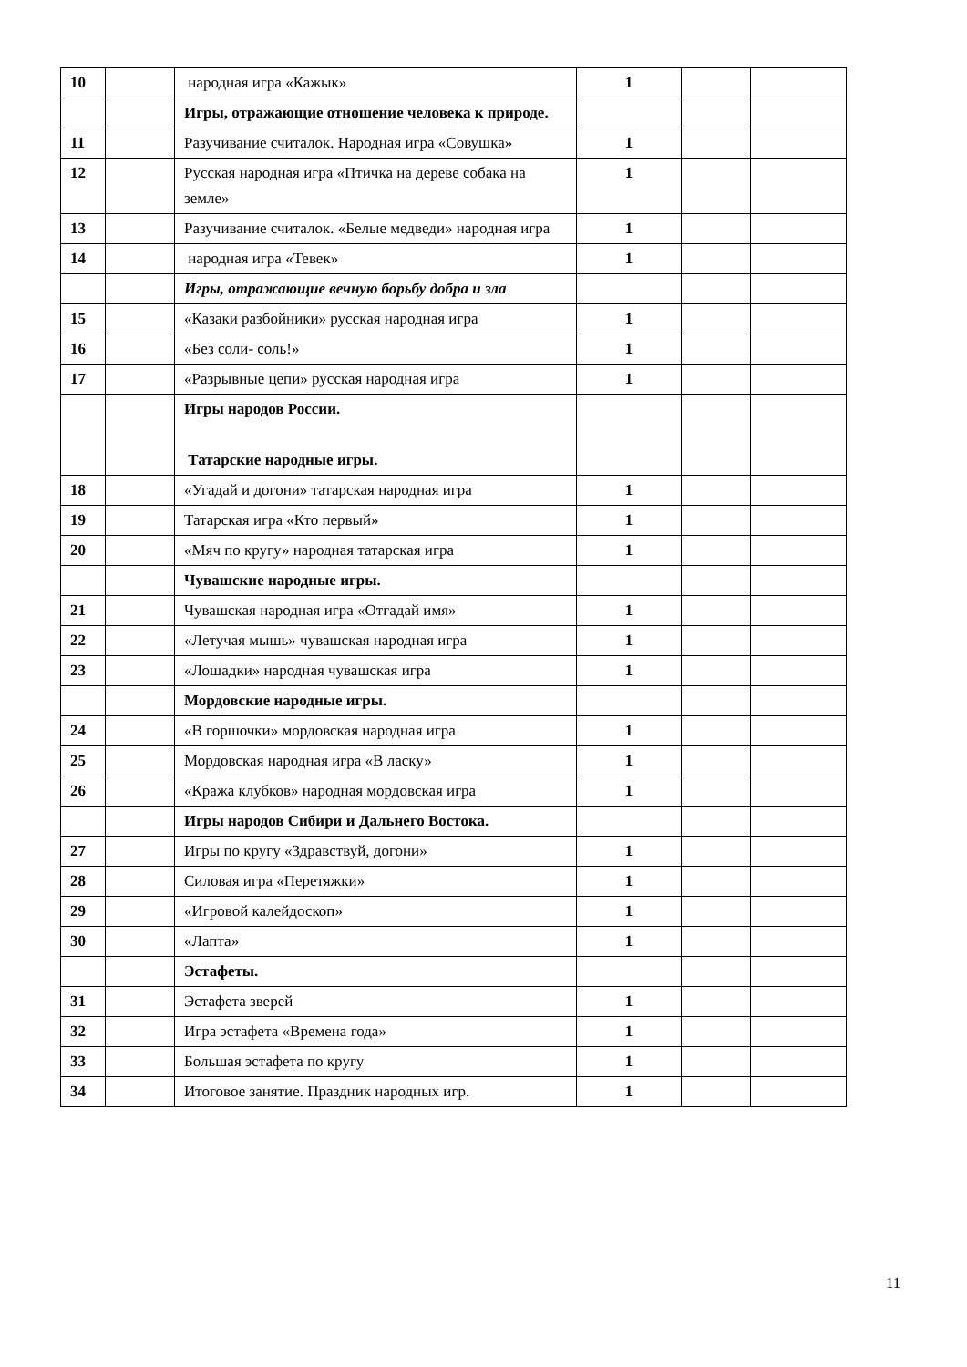| 10 | | народная игра «Кажык» | 1 | | |
| | | Игры, отражающие отношение человека к природе. | | | |
| 11 | | Разучивание считалок. Народная игра «Совушка» | 1 | | |
| 12 | | Русская народная игра «Птичка на дереве собака на земле» | 1 | | |
| 13 | | Разучивание считалок. «Белые медведи» народная игра | 1 | | |
| 14 | | народная игра «Тевек» | 1 | | |
| | | Игры, отражающие вечную борьбу добра и зла | | | |
| 15 | | «Казаки разбойники» русская народная игра | 1 | | |
| 16 | | «Без соли- соль!» | 1 | | |
| 17 | | «Разрывные цепи» русская народная игра | 1 | | |
| | | Игры народов России. Татарские народные игры. | | | |
| 18 | | «Угадай и догони» татарская народная игра | 1 | | |
| 19 | | Татарская игра «Кто первый» | 1 | | |
| 20 | | «Мяч по кругу» народная татарская игра | 1 | | |
| | | Чувашские народные игры. | | | |
| 21 | | Чувашская народная игра «Отгадай имя» | 1 | | |
| 22 | | «Летучая мышь» чувашская народная игра | 1 | | |
| 23 | | «Лошадки» народная чувашская игра | 1 | | |
| | | Мордовские народные игры. | | | |
| 24 | | «В горшочки» мордовская народная игра | 1 | | |
| 25 | | Мордовская народная игра «В ласку» | 1 | | |
| 26 | | «Кража клубков» народная мордовская игра | 1 | | |
| | | Игры народов Сибири и Дальнего Востока. | | | |
| 27 | | Игры по кругу «Здравствуй, догони» | 1 | | |
| 28 | | Силовая игра «Перетяжки» | 1 | | |
| 29 | | «Игровой калейдоскоп» | 1 | | |
| 30 | | «Лапта» | 1 | | |
| | | Эстафеты. | | | |
| 31 | | Эстафета зверей | 1 | | |
| 32 | | Игра эстафета «Времена года» | 1 | | |
| 33 | | Большая эстафета по кругу | 1 | | |
| 34 | | Итоговое занятие. Праздник народных игр. | 1 | | |
11